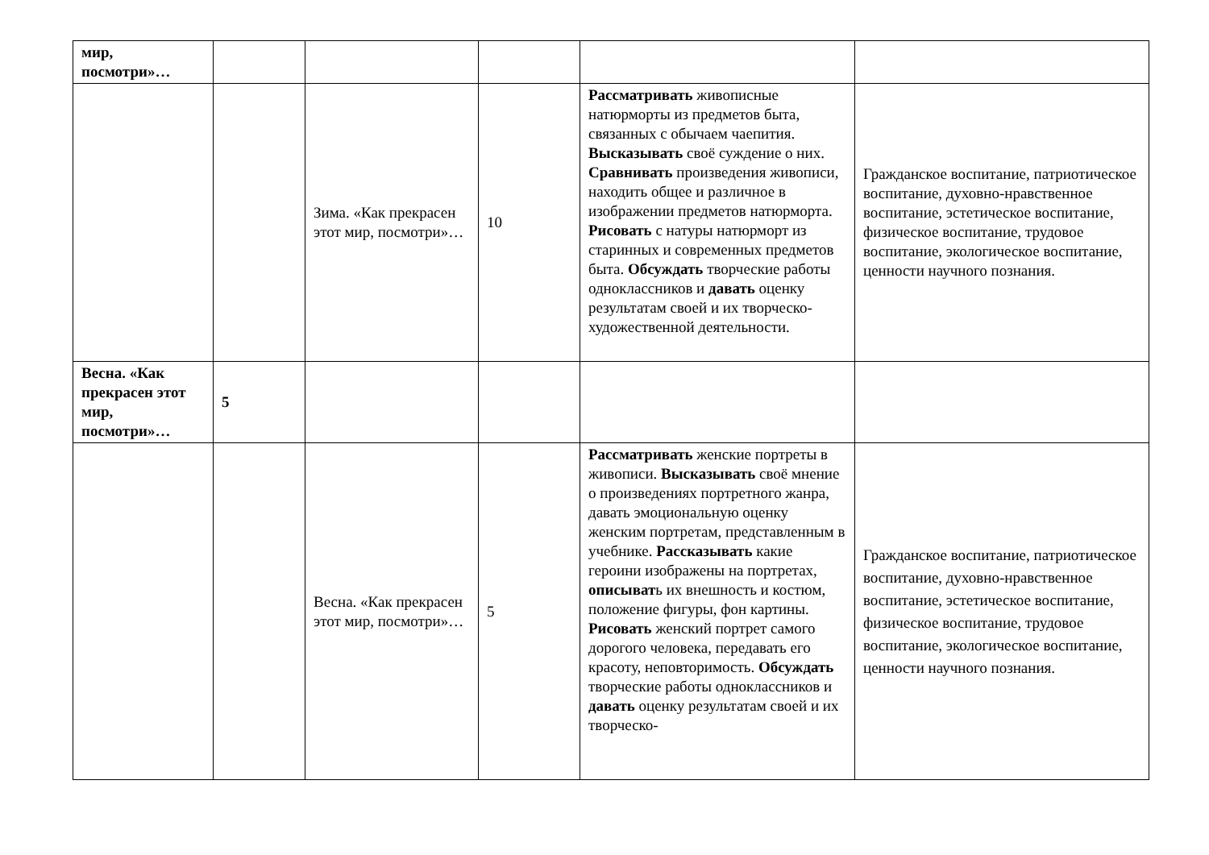| мир, посмотри»… | | | | | |
| | | Зима. «Как прекрасен этот мир, посмотри»… | 10 | Рассматривать живописные натюрморты из предметов быта, связанных с обычаем чаепития. Высказывать своё суждение о них. Сравнивать произведения живописи, находить общее и различное в изображении предметов натюрморта. Рисовать с натуры натюрморт из старинных и современных предметов быта. Обсуждать творческие работы одноклассников и давать оценку результатам своей и их творческо-художественной деятельности. | Гражданское воспитание, патриотическое воспитание, духовно-нравственное воспитание, эстетическое воспитание, физическое воспитание, трудовое воспитание, экологическое воспитание, ценности научного познания. |
| Весна. «Как прекрасен этот мир, посмотри»… | 5 | | | | |
| | | Весна. «Как прекрасен этот мир, посмотри»… | 5 | Рассматривать женские портреты в живописи. Высказывать своё мнение о произведениях портретного жанра, давать эмоциональную оценку женским портретам, представленным в учебнике. Рассказывать какие героини изображены на портретах, описыват ь их внешность и костюм, положение фигуры, фон картины. Рисовать женский портрет самого дорогого человека, передавать его красоту, неповторимость. Обсуждать творческие работы одноклассников и давать оценку результатам своей и их творческо- | Гражданское воспитание, патриотическое воспитание, духовно-нравственное воспитание, эстетическое воспитание, физическое воспитание, трудовое воспитание, экологическое воспитание, ценности научного познания. |